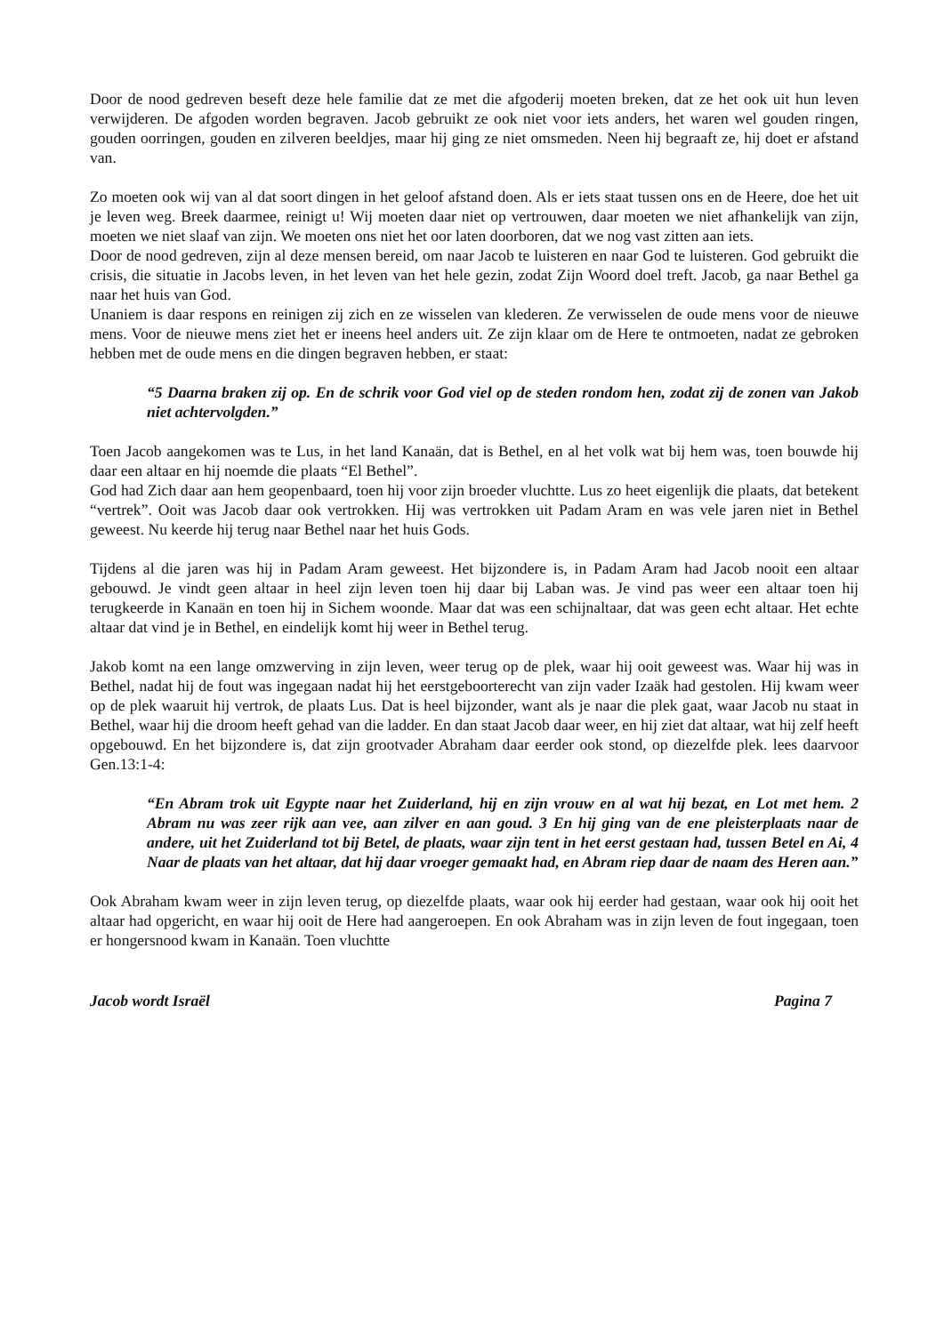Door de nood gedreven beseft deze hele familie dat ze met die afgoderij moeten breken, dat ze het ook uit hun leven verwijderen. De afgoden worden begraven. Jacob gebruikt ze ook niet voor iets anders, het waren wel gouden ringen, gouden oorringen, gouden en zilveren beeldjes, maar hij ging ze niet omsmeden. Neen hij begraaft ze, hij doet er afstand van.
Zo moeten ook wij van al dat soort dingen in het geloof afstand doen. Als er iets staat tussen ons en de Heere, doe het uit je leven weg. Breek daarmee, reinigt u! Wij moeten daar niet op vertrouwen, daar moeten we niet afhankelijk van zijn, moeten we niet slaaf van zijn. We moeten ons niet het oor laten doorboren, dat we nog vast zitten aan iets.
Door de nood gedreven, zijn al deze mensen bereid, om naar Jacob te luisteren en naar God te luisteren. God gebruikt die crisis, die situatie in Jacobs leven, in het leven van het hele gezin, zodat Zijn Woord doel treft. Jacob, ga naar Bethel ga naar het huis van God.
Unaniem is daar respons en reinigen zij zich en ze wisselen van klederen. Ze verwisselen de oude mens voor de nieuwe mens. Voor de nieuwe mens ziet het er ineens heel anders uit. Ze zijn klaar om de Here te ontmoeten, nadat ze gebroken hebben met de oude mens en die dingen begraven hebben, er staat:
“5 Daarna braken zij op. En de schrik voor God viel op de steden rondom hen, zodat zij de zonen van Jakob niet achtervolgden.”
Toen Jacob aangekomen was te Lus, in het land Kanaän, dat is Bethel, en al het volk wat bij hem was, toen bouwde hij daar een altaar en hij noemde die plaats “El Bethel”.
God had Zich daar aan hem geopenbaard, toen hij voor zijn broeder vluchtte. Lus zo heet eigenlijk die plaats, dat betekent “vertrek”. Ooit was Jacob daar ook vertrokken. Hij was vertrokken uit Padam Aram en was vele jaren niet in Bethel geweest. Nu keerde hij terug naar Bethel naar het huis Gods.
Tijdens al die jaren was hij in Padam Aram geweest. Het bijzondere is, in Padam Aram had Jacob nooit een altaar gebouwd. Je vindt geen altaar in heel zijn leven toen hij daar bij Laban was. Je vind pas weer een altaar toen hij terugkeerde in Kanaän en toen hij in Sichem woonde. Maar dat was een schijnaltaar, dat was geen echt altaar. Het echte altaar dat vind je in Bethel, en eindelijk komt hij weer in Bethel terug.
Jakob komt na een lange omzwerving in zijn leven, weer terug op de plek, waar hij ooit geweest was. Waar hij was in Bethel, nadat hij de fout was ingegaan nadat hij het eerstgeboorterecht van zijn vader Izaäk had gestolen. Hij kwam weer op de plek waaruit hij vertrok, de plaats Lus. Dat is heel bijzonder, want als je naar die plek gaat, waar Jacob nu staat in Bethel, waar hij die droom heeft gehad van die ladder. En dan staat Jacob daar weer, en hij ziet dat altaar, wat hij zelf heeft opgebouwd. En het bijzondere is, dat zijn grootvader Abraham daar eerder ook stond, op diezelfde plek. lees daarvoor Gen.13:1-4:
“En Abram trok uit Egypte naar het Zuiderland, hij en zijn vrouw en al wat hij bezat, en Lot met hem. 2 Abram nu was zeer rijk aan vee, aan zilver en aan goud. 3 En hij ging van de ene pleisterplaats naar de andere, uit het Zuiderland tot bij Betel, de plaats, waar zijn tent in het eerst gestaan had, tussen Betel en Ai, 4 Naar de plaats van het altaar, dat hij daar vroeger gemaakt had, en Abram riep daar de naam des Heren aan.”
Ook Abraham kwam weer in zijn leven terug, op diezelfde plaats, waar ook hij eerder had gestaan, waar ook hij ooit het altaar had opgericht, en waar hij ooit de Here had aangeroepen. En ook Abraham was in zijn leven de fout ingegaan, toen er hongersnood kwam in Kanaän. Toen vluchtte
Jacob wordt Israël Pagina 7